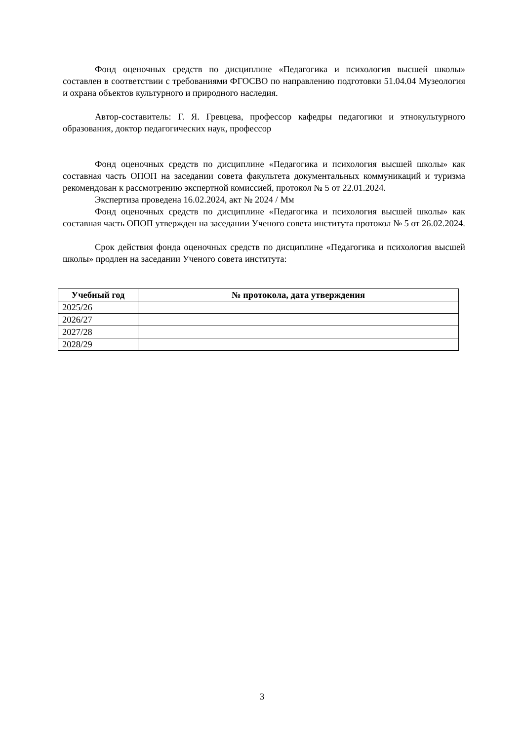Фонд оценочных средств по дисциплине «Педагогика и психология высшей школы» составлен в соответствии с требованиями ФГОСВО по направлению подготовки 51.04.04 Музеология и охрана объектов культурного и природного наследия.
Автор-составитель: Г. Я. Гревцева, профессор кафедры педагогики и этнокультурного образования, доктор педагогических наук, профессор
Фонд оценочных средств по дисциплине «Педагогика и психология высшей школы» как составная часть ОПОП на заседании совета факультета документальных коммуникаций и туризма рекомендован к рассмотрению экспертной комиссией, протокол № 5 от 22.01.2024.
Экспертиза проведена 16.02.2024, акт № 2024 / Мм
Фонд оценочных средств по дисциплине «Педагогика и психология высшей школы» как составная часть ОПОП утвержден на заседании Ученого совета института протокол № 5 от 26.02.2024.
Срок действия фонда оценочных средств по дисциплине «Педагогика и психология высшей школы» продлен на заседании Ученого совета института:
| Учебный год | № протокола, дата утверждения |
| --- | --- |
| 2025/26 | |
| 2026/27 | |
| 2027/28 | |
| 2028/29 | |
3